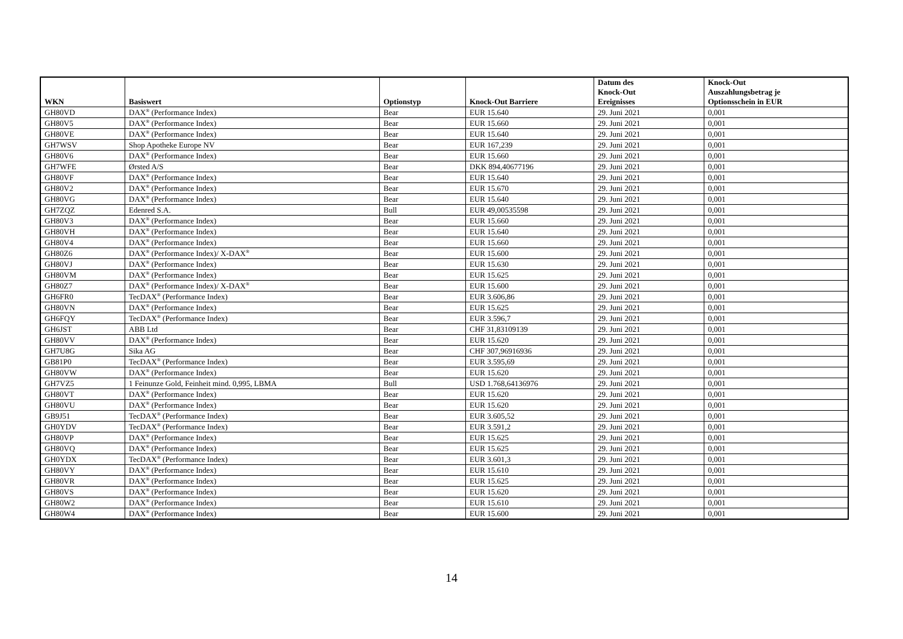| WKN | Basiswert | Optionstyp | Knock-Out Barriere | Datum des Knock-Out Ereignisses | Knock-Out Auszahlungsbetrag je Optionsschein in EUR |
| --- | --- | --- | --- | --- | --- |
| GH80VD | DAX<sup>®</sup> (Performance Index) | Bear | EUR 15.640 | 29. Juni 2021 | 0,001 |
| GH80V5 | DAX<sup>®</sup> (Performance Index) | Bear | EUR 15.660 | 29. Juni 2021 | 0,001 |
| GH80VE | DAX<sup>®</sup> (Performance Index) | Bear | EUR 15.640 | 29. Juni 2021 | 0,001 |
| GH7WSV | Shop Apotheke Europe NV | Bear | EUR 167,239 | 29. Juni 2021 | 0,001 |
| GH80V6 | DAX<sup>®</sup> (Performance Index) | Bear | EUR 15.660 | 29. Juni 2021 | 0,001 |
| GH7WFE | Ørsted A/S | Bear | DKK 894,40677196 | 29. Juni 2021 | 0,001 |
| GH80VF | DAX<sup>®</sup> (Performance Index) | Bear | EUR 15.640 | 29. Juni 2021 | 0,001 |
| GH80V2 | DAX<sup>®</sup> (Performance Index) | Bear | EUR 15.670 | 29. Juni 2021 | 0,001 |
| GH80VG | DAX<sup>®</sup> (Performance Index) | Bear | EUR 15.640 | 29. Juni 2021 | 0,001 |
| GH7ZQZ | Edenred S.A. | Bull | EUR 49,00535598 | 29. Juni 2021 | 0,001 |
| GH80V3 | DAX<sup>®</sup> (Performance Index) | Bear | EUR 15.660 | 29. Juni 2021 | 0,001 |
| GH80VH | DAX<sup>®</sup> (Performance Index) | Bear | EUR 15.640 | 29. Juni 2021 | 0,001 |
| GH80V4 | DAX<sup>®</sup> (Performance Index) | Bear | EUR 15.660 | 29. Juni 2021 | 0,001 |
| GH80Z6 | DAX<sup>®</sup> (Performance Index)/ X-DAX<sup>®</sup> | Bear | EUR 15.600 | 29. Juni 2021 | 0,001 |
| GH80VJ | DAX<sup>®</sup> (Performance Index) | Bear | EUR 15.630 | 29. Juni 2021 | 0,001 |
| GH80VM | DAX<sup>®</sup> (Performance Index) | Bear | EUR 15.625 | 29. Juni 2021 | 0,001 |
| GH80Z7 | DAX<sup>®</sup> (Performance Index)/ X-DAX<sup>®</sup> | Bear | EUR 15.600 | 29. Juni 2021 | 0,001 |
| GH6FR0 | TecDAX<sup>®</sup> (Performance Index) | Bear | EUR 3.606,86 | 29. Juni 2021 | 0,001 |
| GH80VN | DAX<sup>®</sup> (Performance Index) | Bear | EUR 15.625 | 29. Juni 2021 | 0,001 |
| GH6FQY | TecDAX<sup>®</sup> (Performance Index) | Bear | EUR 3.596,7 | 29. Juni 2021 | 0,001 |
| GH6JST | ABB Ltd | Bear | CHF 31,83109139 | 29. Juni 2021 | 0,001 |
| GH80VV | DAX<sup>®</sup> (Performance Index) | Bear | EUR 15.620 | 29. Juni 2021 | 0,001 |
| GH7U8G | Sika AG | Bear | CHF 307,96916936 | 29. Juni 2021 | 0,001 |
| GB81P0 | TecDAX<sup>®</sup> (Performance Index) | Bear | EUR 3.595,69 | 29. Juni 2021 | 0,001 |
| GH80VW | DAX<sup>®</sup> (Performance Index) | Bear | EUR 15.620 | 29. Juni 2021 | 0,001 |
| GH7VZ5 | 1 Feinunze Gold, Feinheit mind. 0,995, LBMA | Bull | USD 1.768,64136976 | 29. Juni 2021 | 0,001 |
| GH80VT | DAX<sup>®</sup> (Performance Index) | Bear | EUR 15.620 | 29. Juni 2021 | 0,001 |
| GH80VU | DAX<sup>®</sup> (Performance Index) | Bear | EUR 15.620 | 29. Juni 2021 | 0,001 |
| GB9J51 | TecDAX<sup>®</sup> (Performance Index) | Bear | EUR 3.605,52 | 29. Juni 2021 | 0,001 |
| GH0YDV | TecDAX<sup>®</sup> (Performance Index) | Bear | EUR 3.591,2 | 29. Juni 2021 | 0,001 |
| GH80VP | DAX<sup>®</sup> (Performance Index) | Bear | EUR 15.625 | 29. Juni 2021 | 0,001 |
| GH80VQ | DAX<sup>®</sup> (Performance Index) | Bear | EUR 15.625 | 29. Juni 2021 | 0,001 |
| GH0YDX | TecDAX<sup>®</sup> (Performance Index) | Bear | EUR 3.601,3 | 29. Juni 2021 | 0,001 |
| GH80VY | DAX<sup>®</sup> (Performance Index) | Bear | EUR 15.610 | 29. Juni 2021 | 0,001 |
| GH80VR | DAX<sup>®</sup> (Performance Index) | Bear | EUR 15.625 | 29. Juni 2021 | 0,001 |
| GH80VS | DAX<sup>®</sup> (Performance Index) | Bear | EUR 15.620 | 29. Juni 2021 | 0,001 |
| GH80W2 | DAX<sup>®</sup> (Performance Index) | Bear | EUR 15.610 | 29. Juni 2021 | 0,001 |
| GH80W4 | DAX<sup>®</sup> (Performance Index) | Bear | EUR 15.600 | 29. Juni 2021 | 0,001 |
14